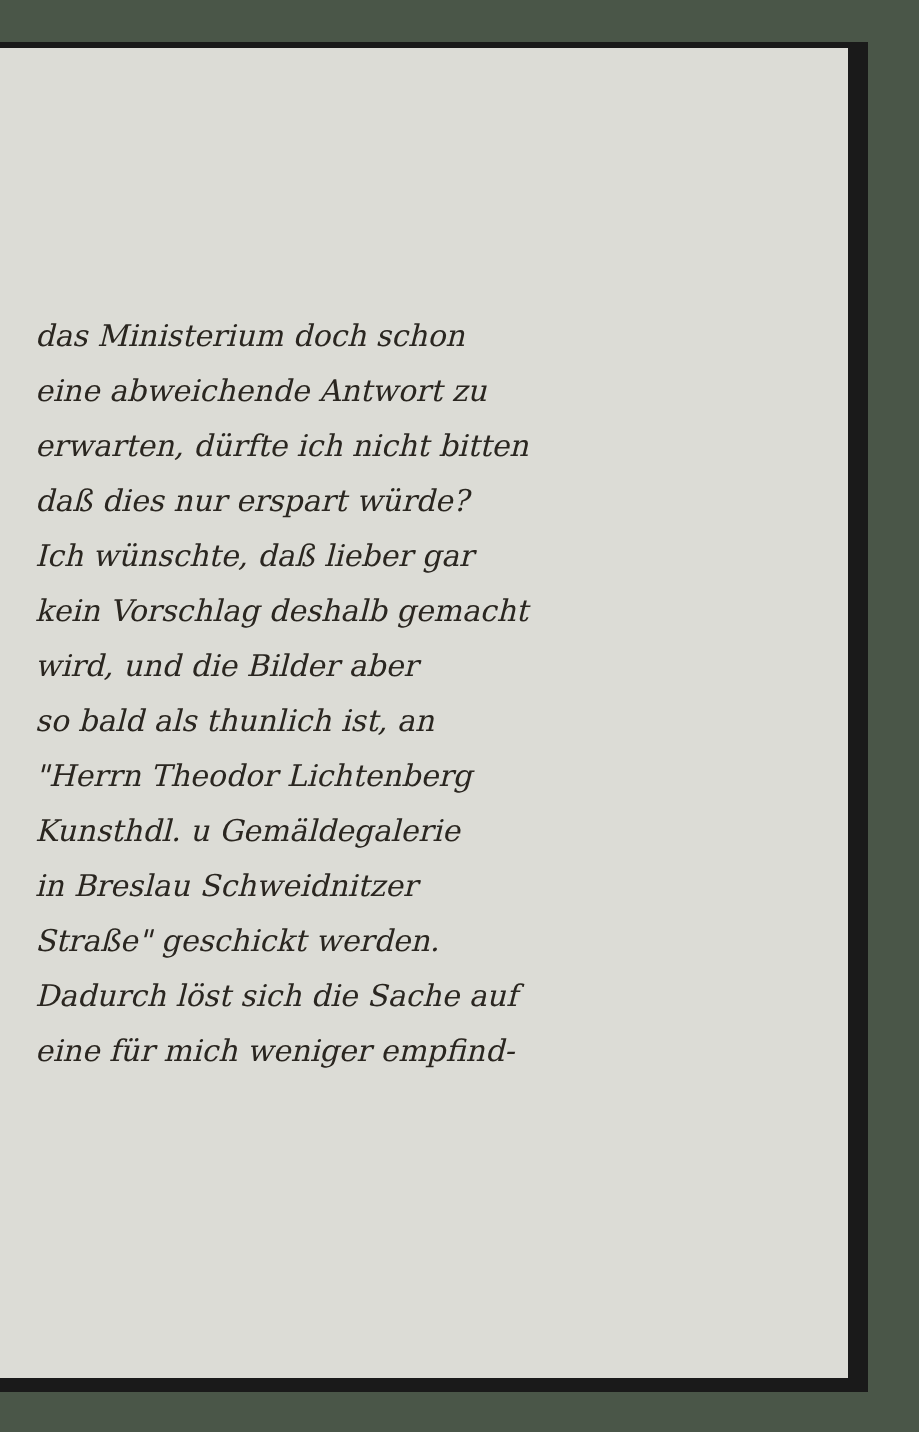das Ministerium doch schon
eine abweichende Antwort zu
erwarten, dürfte ich nicht bitten
daß dies nur erspart würde?
Ich wünschte, daß lieber gar
kein Vorschlag deshalb gemacht
wird, und die Bilder aber
so bald als thunlich ist, an
"Herrn Theodor Lichtenberg
Kunsthdl. u Gemäldegalerie
in Breslau Schweidnitzer
Straße" geschickt werden.
Dadurch löst sich die Sache auf
eine für mich weniger empfind-